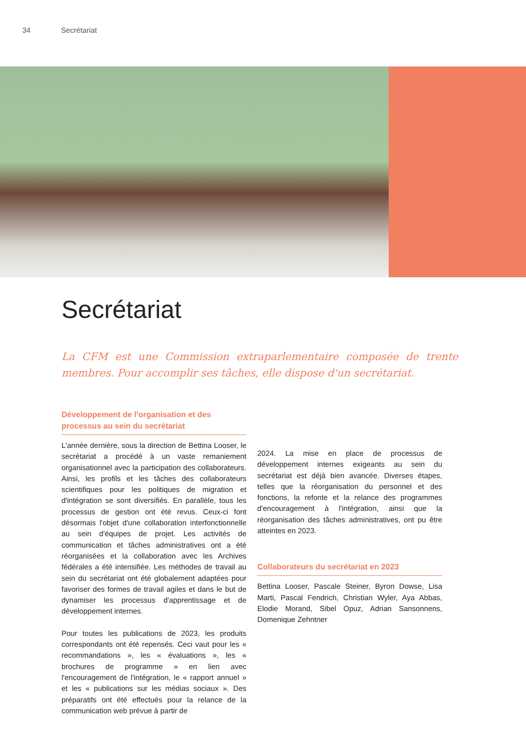34 Secrétariat
Secrétariat
La CFM est une Commission extraparlementaire composée de trente membres. Pour accomplir ses tâches, elle dispose d'un secrétariat.
Développement de l'organisation et des processus au sein du secrétariat
L'année dernière, sous la direction de Bettina Looser, le secrétariat a procédé à un vaste remaniement organisationnel avec la participation des collaborateurs. Ainsi, les profils et les tâches des collaborateurs scientifiques pour les politiques de migration et d'intégration se sont diversifiés. En parallèle, tous les processus de gestion ont été revus. Ceux-ci font désormais l'objet d'une collaboration interfonctionnelle au sein d'équipes de projet. Les activités de communication et tâches administratives ont a été réorganisées et la collaboration avec les Archives fédérales a été intensifiée. Les méthodes de travail au sein du secrétariat ont été globalement adaptées pour favoriser des formes de travail agiles et dans le but de dynamiser les processus d'apprentissage et de développement internes.
Pour toutes les publications de 2023, les produits correspondants ont été repensés. Ceci vaut pour les « recommandations », les « évaluations », les « brochures de programme » en lien avec l'encouragement de l'intégration, le « rapport annuel » et les « publications sur les médias sociaux ». Des préparatifs ont été effectués pour la relance de la communication web prévue à partir de
2024. La mise en place de processus de développement internes exigeants au sein du secrétariat est déjà bien avancée. Diverses étapes, telles que la réorganisation du personnel et des fonctions, la refonte et la relance des programmes d'encouragement à l'intégration, ainsi que la réorganisation des tâches administratives, ont pu être atteintes en 2023.
Collaborateurs du secrétariat en 2023
Bettina Looser, Pascale Steiner, Byron Dowse, Lisa Marti, Pascal Fendrich, Christian Wyler, Aya Abbas, Elodie Morand, Sibel Opuz, Adrian Sansonnens, Domenique Zehntner